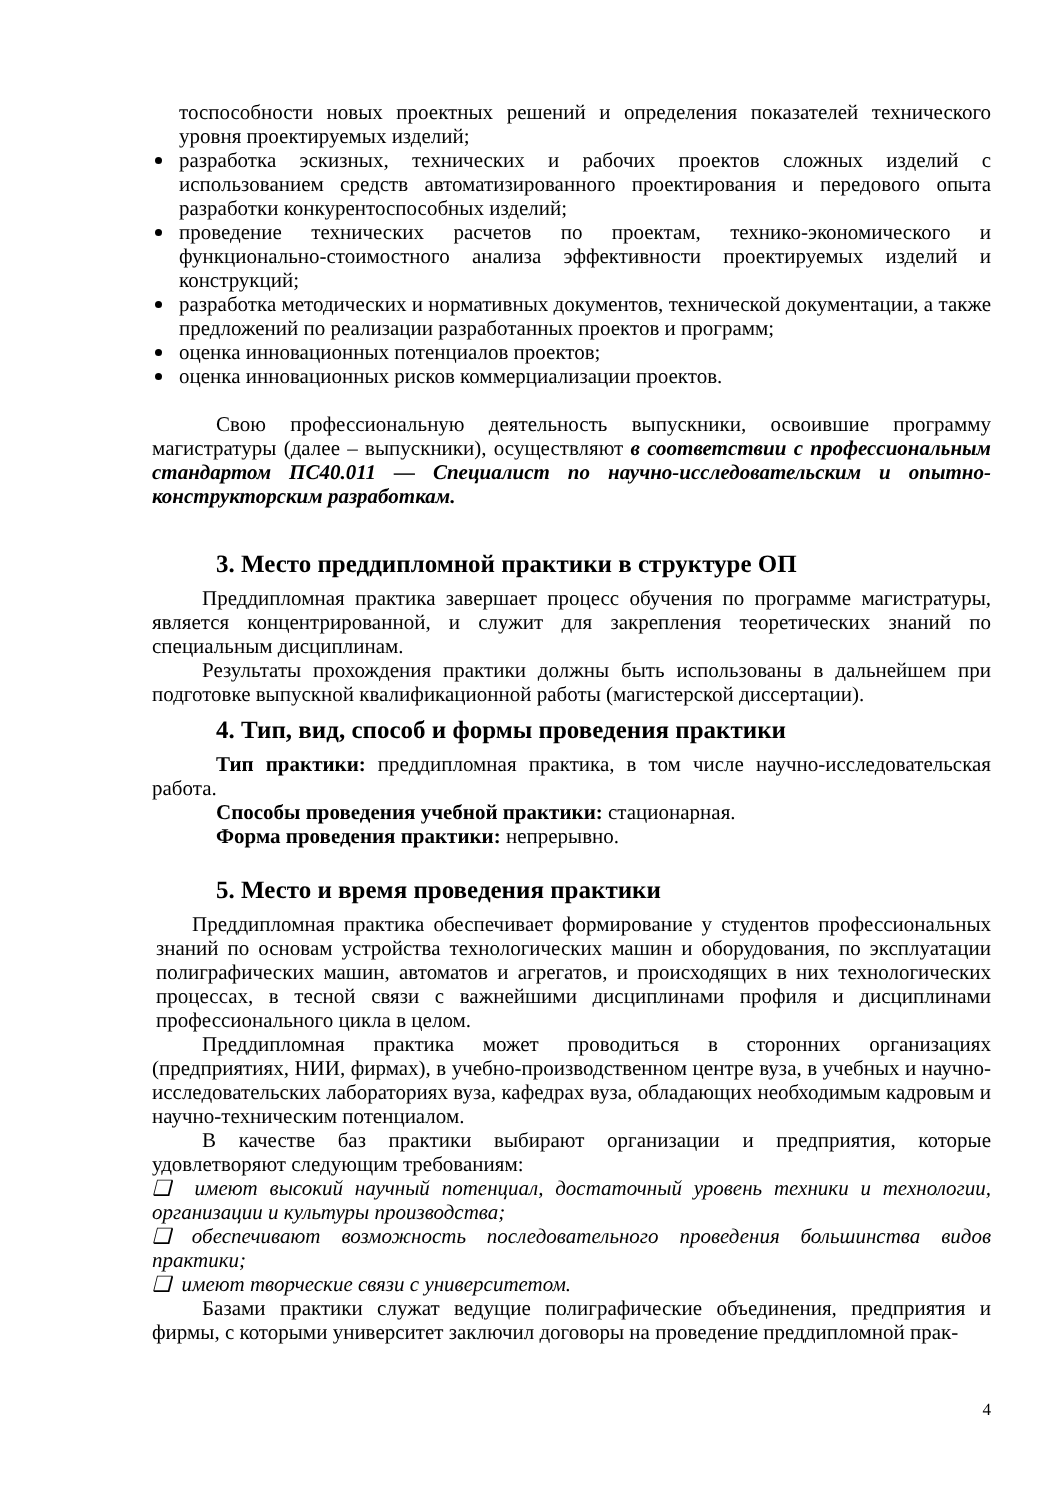тоспособности новых проектных решений и определения показателей технического уровня проектируемых изделий;
разработка эскизных, технических и рабочих проектов сложных изделий с использованием средств автоматизированного проектирования и передового опыта разработки конкурентоспособных изделий;
проведение технических расчетов по проектам, технико-экономического и функционально-стоимостного анализа эффективности проектируемых изделий и конструкций;
разработка методических и нормативных документов, технической документации, а также предложений по реализации разработанных проектов и программ;
оценка инновационных потенциалов проектов;
оценка инновационных рисков коммерциализации проектов.
Свою профессиональную деятельность выпускники, освоившие программу магистратуры (далее – выпускники), осуществляют в соответствии с профессиональным стандартом ПС40.011 — Специалист по научно-исследовательским и опытно-конструкторским разработкам.
3. Место преддипломной практики в структуре ОП
Преддипломная практика завершает процесс обучения по программе магистратуры, является концентрированной, и служит для закрепления теоретических знаний по специальным дисциплинам.
Результаты прохождения практики должны быть использованы в дальнейшем при подготовке выпускной квалификационной работы (магистерской диссертации).
4. Тип, вид, способ и формы проведения практики
Тип практики: преддипломная практика, в том числе научно-исследовательская работа.
Способы проведения учебной практики: стационарная.
Форма проведения практики: непрерывно.
5. Место и время проведения практики
Преддипломная практика обеспечивает формирование у студентов профессиональных знаний по основам устройства технологических машин и оборудования, по эксплуатации полиграфических машин, автоматов и агрегатов, и происходящих в них технологических процессах, в тесной связи с важнейшими дисциплинами профиля и дисциплинами профессионального цикла в целом.
Преддипломная практика может проводиться в сторонних организациях (предприятиях, НИИ, фирмах), в учебно-производственном центре вуза, в учебных и научно-исследовательских лабораториях вуза, кафедрах вуза, обладающих необходимым кадровым и научно-техническим потенциалом.
В качестве баз практики выбирают организации и предприятия, которые удовлетворяют следующим требованиям:
❑ имеют высокий научный потенциал, достаточный уровень техники и технологии, организации и культуры производства;
❑ обеспечивают возможность последовательного проведения большинства видов практики;
❑ имеют творческие связи с университетом.
Базами практики служат ведущие полиграфические объединения, предприятия и фирмы, с которыми университет заключил договоры на проведение преддипломной прак-
4